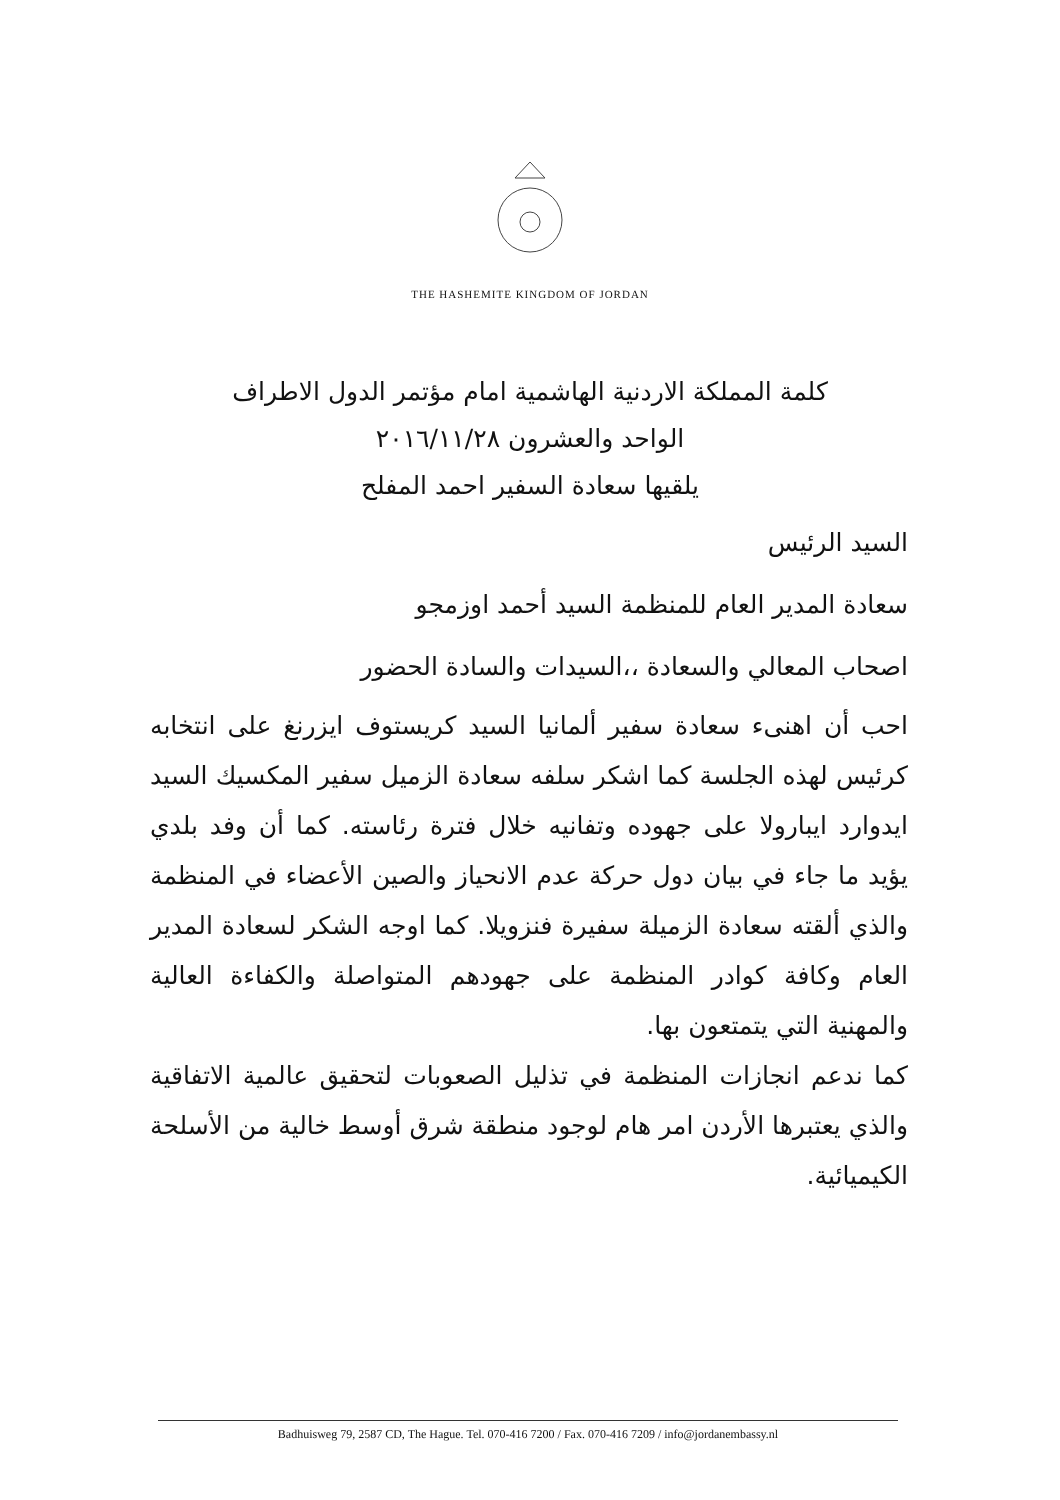THE HASHEMITE KINGDOM OF JORDAN
كلمة المملكة الاردنية الهاشمية امام مؤتمر الدول الاطراف
الواحد والعشرون ٢٠١٦/١١/٢٨
يلقيها سعادة السفير احمد المفلح
السيد الرئيس
سعادة المدير العام للمنظمة السيد أحمد اوزمجو
اصحاب المعالي والسعادة ،،السيدات والسادة الحضور
احب أن اهنىء سعادة سفير ألمانيا السيد كريستوف ايزرنغ على انتخابه كرئيس لهذه الجلسة كما اشكر سلفه سعادة الزميل سفير المكسيك السيد ايدوارد ايبارولا على جهوده وتفانيه خلال فترة رئاسته. كما أن وفد بلدي يؤيد ما جاء في بيان دول حركة عدم الانحياز والصين الأعضاء في المنظمة والذي ألقته سعادة الزميلة سفيرة فنزويلا. كما اوجه الشكر لسعادة المدير العام وكافة كوادر المنظمة على جهودهم المتواصلة والكفاءة العالية والمهنية التي يتمتعون بها.
كما ندعم انجازات المنظمة في تذليل الصعوبات لتحقيق عالمية الاتفاقية والذي يعتبرها الأردن امر هام لوجود منطقة شرق أوسط خالية من الأسلحة الكيميائية.
Badhuisweg 79, 2587 CD, The Hague. Tel. 070-416 7200 / Fax. 070-416 7209 / info@jordanembassy.nl